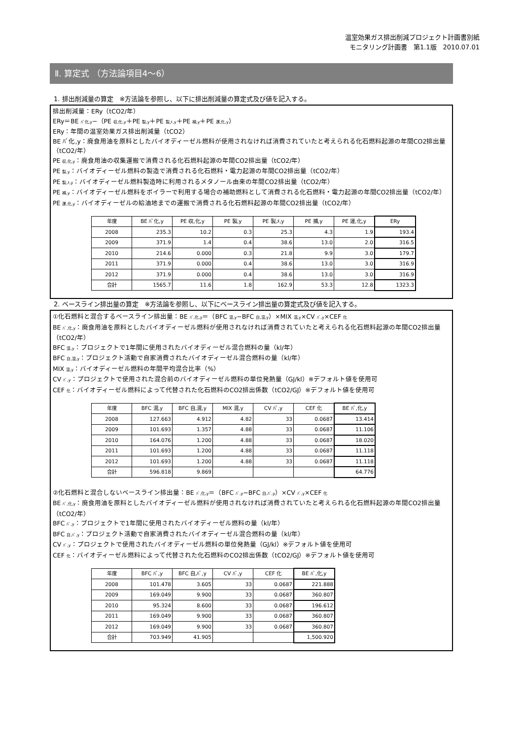温室効果ガス排出削減プロジェクト計画書別紙
モニタリング計画書　第1.1版　2010.07.01
Ⅱ. 算定式 （方法論項目4～6）
1. 排出削減量の算定　※方法論を参照し、以下に排出削減量の算定式及び値を記入する。
排出削減量：ERy（tCO2/年）
ERy＝BE ﾊﾞ化,y−（PE 収,化,y＋PE 製,y＋PE 製,ﾒ,y＋PE 補,y＋PE 運,化,y）
ERy：年間の温室効果ガス排出削減量（tCO2）
BE ﾊﾞ化,y：廃食用油を原料としたバイオディーゼル燃料が使用されなければ消費されていたと考えられる化石燃料起源の年間CO2排出量（tCO2/年）
PE 収,化,y：廃食用油の収集運搬で消費される化石燃料起源の年間CO2排出量（tCO2/年）
PE 製,y：バイオディーゼル燃料の製造で消費される化石燃料・電力起源の年間CO2排出量（tCO2/年）
PE 製,ﾒ,y：バイオディーゼル燃料製造時に利用されるメタノール由来の年間CO2排出量（tCO2/年）
PE 補,y：バイオディーゼル燃料をボイラーで利用する場合の補助燃料として消費される化石燃料・電力起源の年間CO2排出量（tCO2/年）
PE 運,化,y：バイオディーゼルの給油地までの運搬で消費される化石燃料起源の年間CO2排出量（tCO2/年）
| 年度 | BE ﾊﾞ化,y | PE 収,化,y | PE 製,y | PE 製,ﾒ,y | PE 捕,y | PE 運,化,y | ERy |
| --- | --- | --- | --- | --- | --- | --- | --- |
| 2008 | 235.3 | 10.2 | 0.3 | 25.3 | 4.3 | 1.9 | 193.4 |
| 2009 | 371.9 | 1.4 | 0.4 | 38.6 | 13.0 | 2.0 | 316.5 |
| 2010 | 214.6 | 0.000 | 0.3 | 21.8 | 9.9 | 3.0 | 179.7 |
| 2011 | 371.9 | 0.000 | 0.4 | 38.6 | 13.0 | 3.0 | 316.9 |
| 2012 | 371.9 | 0.000 | 0.4 | 38.6 | 13.0 | 3.0 | 316.9 |
| 合計 | 1565.7 | 11.6 | 1.8 | 162.9 | 53.3 | 12.8 | 1323.3 |
2. ベースライン排出量の算定　※方法論を参照し、以下にベースライン排出量の算定式及び値を記入する。
①化石燃料と混合するベースライン排出量：BE ﾊﾞ,化,y＝（BFC 混,y−BFC 自,混,y）×MIX 混,y×CV ﾊﾞ,y×CEF 化
BE ﾊﾞ,化,y：廃食用油を原料としたバイオディーゼル燃料が使用されなければ消費されていたと考えられる化石燃料起源の年間CO2排出量（tCO2/年）
BFC 混,y：プロジェクトで1年間に使用されたバイオディーゼル混合燃料の量（kl/年）
BFC 自,混,y：プロジェクト活動で自家消費されたバイオディーゼル混合燃料の量（kl/年）
MIX 混,y：バイオディーゼル燃料の年間平均混合比率（%）
CV ﾊﾞ,y：プロジェクトで使用された混合前のバイオディーゼル燃料の単位発熱量（GJ/kl）※デフォルト値を使用可
CEF 化：バイオディーゼル燃料によって代替された化石燃料のCO2排出係数（tCO2/GJ）※デフォルト値を使用可
| 年度 | BFC 混,y | BFC 自,混,y | MIX 混,y | CV ﾊﾞ,y | CEF 化 | BE ﾊﾞ,化,y |
| --- | --- | --- | --- | --- | --- | --- |
| 2008 | 127.663 | 4.912 | 4.82 | 33 | 0.0687 | 13.414 |
| 2009 | 101.693 | 1.357 | 4.88 | 33 | 0.0687 | 11.106 |
| 2010 | 164.076 | 1.200 | 4.88 | 33 | 0.0687 | 18.020 |
| 2011 | 101.693 | 1.200 | 4.88 | 33 | 0.0687 | 11.118 |
| 2012 | 101.693 | 1.200 | 4.88 | 33 | 0.0687 | 11.118 |
| 合計 | 596.818 | 9.869 | | | | 64.776 |
②化石燃料と混合しないベースライン排出量：BE ﾊﾞ,化,y＝（BFC ﾊﾞ,y−BFC 自,ﾊﾞ,y）×CV ﾊﾞ,y×CEF 化
BE ﾊﾞ,化,y：廃食用油を原料としたバイオディーゼル燃料が使用されなければ消費されていたと考えられる化石燃料起源の年間CO2排出量（tCO2/年）
BFC ﾊﾞ,y：プロジェクトで1年間に使用されたバイオディーゼル燃料の量（kl/年）
BFC 自,ﾊﾞ,y：プロジェクト活動で自家消費されたバイオディーゼル混合燃料の量（kl/年）
CV ﾊﾞ,y：プロジェクトで使用されたバイオディーゼル燃料の単位発熱量（GJ/kl）※デフォルト値を使用可
CEF 化：バイオディーゼル燃料によって代替された化石燃料のCO2排出係数（tCO2/GJ）※デフォルト値を使用可
| 年度 | BFC ﾊﾞ,y | BFC 自,ﾊﾞ,y | CV ﾊﾞ,y | CEF 化 | BE ﾊﾞ,化,y |
| --- | --- | --- | --- | --- | --- |
| 2008 | 101.478 | 3.605 | 33 | 0.0687 | 221.888 |
| 2009 | 169.049 | 9.900 | 33 | 0.0687 | 360.807 |
| 2010 | 95.324 | 8.600 | 33 | 0.0687 | 196.612 |
| 2011 | 169.049 | 9.900 | 33 | 0.0687 | 360.807 |
| 2012 | 169.049 | 9.900 | 33 | 0.0687 | 360.807 |
| 合計 | 703.949 | 41.905 | | | 1,500.920 |